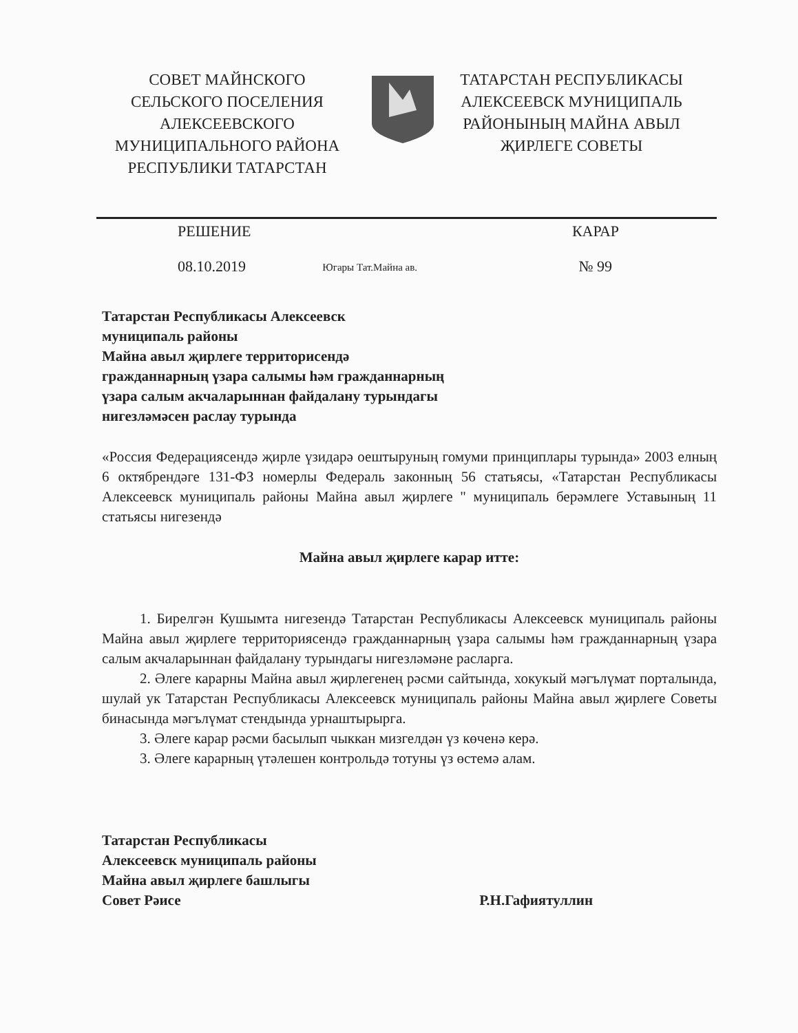СОВЕТ МАЙНСКОГО
СЕЛЬСКОГО ПОСЕЛЕНИЯ
АЛЕКСЕЕВСКОГО
МУНИЦИПАЛЬНОГО РАЙОНА
РЕСПУБЛИКИ ТАТАРСТАН
ТАТАРСТАН РЕСПУБЛИКАСЫ
АЛЕКСЕЕВСК МУНИЦИПАЛЬ
РАЙОНЫНЫҢ МАЙНА АВЫЛ
ҖИРЛЕГЕ СОВЕТЫ
РЕШЕНИЕ КАРАР
08.10.2019
Югары Тат.Майна ав.
№ 99
Татарстан Республикасы Алексеевск
муниципаль районы
Майна авыл җирлеге территорисендә
гражданнарның үзара салымы һәм гражданнарның
үзара салым акчаларыннан файдалану турындагы
нигезләмәсен раслау турында
«Россия Федерациясендә җирле үзидарә оештыруның гомуми принциплары турында» 2003 елның 6 октябрендәге 131-ФЗ номерлы Федераль законның 56 статьясы, «Татарстан Республикасы Алексеевск муниципаль районы Майна авыл җирлеге " муниципаль берәмлеге Уставының 11 статьясы нигезендә
Майна авыл җирлеге карар итте:
1. Бирелгән Кушымта нигезендә Татарстан Республикасы Алексеевск муниципаль районы Майна авыл җирлеге территориясендә гражданнарның үзара салымы һәм гражданнарның үзара салым акчаларыннан файдалану турындагы нигезләмәне расларга.
2. Әлеге карарны Майна авыл җирлегенең рәсми сайтында, хокукый мәгълүмат порталында, шулай ук Татарстан Республикасы Алексеевск муниципаль районы Майна авыл җирлеге Советы бинасында мәгълүмат стендында урнаштырырга.
3. Әлеге карар рәсми басылып чыккан мизгелдән үз көченә керә.
3. Әлеге карарның үтәлешен контрольдә тотуны үз өстемә алам.
Татарстан Республикасы
Алексеевск муниципаль районы
Майна авыл җирлеге башлыгы
Совет Рәисе
Р.Н.Гафиятуллин